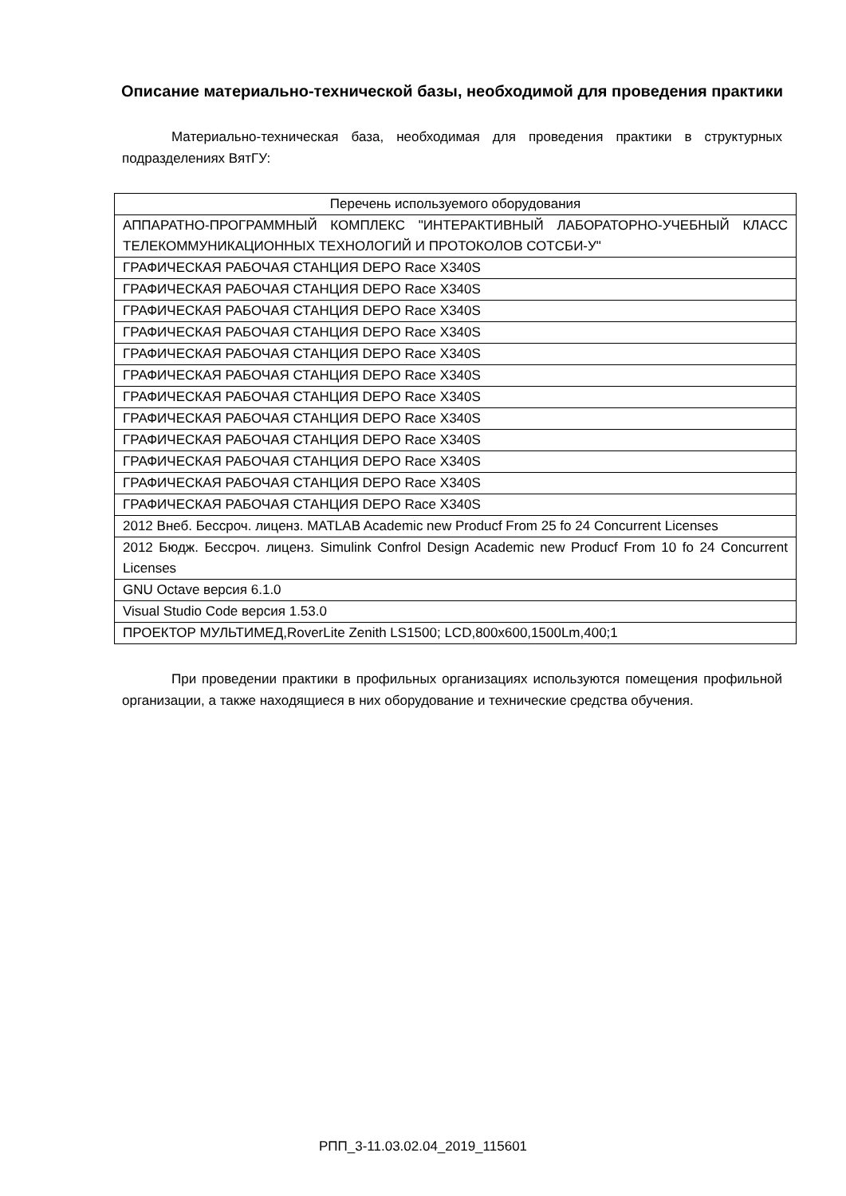Описание материально-технической базы, необходимой для проведения практики
Материально-техническая база, необходимая для проведения практики в структурных подразделениях ВятГУ:
| Перечень используемого оборудования |
| --- |
| АППАРАТНО-ПРОГРАММНЫЙ КОМПЛЕКС "ИНТЕРАКТИВНЫЙ ЛАБОРАТОРНО-УЧЕБНЫЙ КЛАСС ТЕЛЕКОММУНИКАЦИОННЫХ ТЕХНОЛОГИЙ И ПРОТОКОЛОВ СОТСБИ-У" |
| ГРАФИЧЕСКАЯ РАБОЧАЯ СТАНЦИЯ DEPO Race X340S |
| ГРАФИЧЕСКАЯ РАБОЧАЯ СТАНЦИЯ DEPO Race X340S |
| ГРАФИЧЕСКАЯ РАБОЧАЯ СТАНЦИЯ DEPO Race X340S |
| ГРАФИЧЕСКАЯ РАБОЧАЯ СТАНЦИЯ DEPO Race X340S |
| ГРАФИЧЕСКАЯ РАБОЧАЯ СТАНЦИЯ DEPO Race X340S |
| ГРАФИЧЕСКАЯ РАБОЧАЯ СТАНЦИЯ DEPO Race X340S |
| ГРАФИЧЕСКАЯ РАБОЧАЯ СТАНЦИЯ DEPO Race X340S |
| ГРАФИЧЕСКАЯ РАБОЧАЯ СТАНЦИЯ DEPO Race X340S |
| ГРАФИЧЕСКАЯ РАБОЧАЯ СТАНЦИЯ DEPO Race X340S |
| ГРАФИЧЕСКАЯ РАБОЧАЯ СТАНЦИЯ DEPO Race X340S |
| ГРАФИЧЕСКАЯ РАБОЧАЯ СТАНЦИЯ DEPO Race X340S |
| ГРАФИЧЕСКАЯ РАБОЧАЯ СТАНЦИЯ DEPO Race X340S |
| 2012 Внеб. Бессроч. лиценз. MATLAB Academic new Producf From 25 fo 24 Concurrent Licenses |
| 2012 Бюдж. Бессроч. лиценз. Simulink Confrol Design Academic new Producf From 10 fo 24 Concurrent Licenses |
| GNU Octave версия 6.1.0 |
| Visual Studio Code версия 1.53.0 |
| ПРОЕКТОР МУЛЬТИМЕД,RoverLite Zenith LS1500; LCD,800x600,1500Lm,400;1 |
При проведении практики в профильных организациях используются помещения профильной организации, а также находящиеся в них оборудование и технические средства обучения.
РПП_3-11.03.02.04_2019_115601